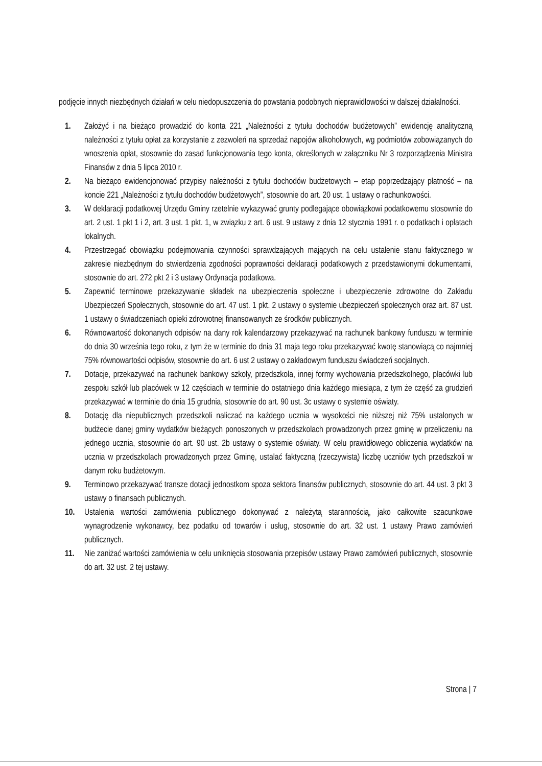podjęcie innych niezbędnych działań w celu niedopuszczenia do powstania podobnych nieprawidłowości w dalszej działalności.
1. Założyć i na bieżąco prowadzić do konta 221 „Należności z tytułu dochodów budżetowych” ewidencję analityczną należności z tytułu opłat za korzystanie z zezwoleń na sprzedaż napojów alkoholowych, wg podmiotów zobowiązanych do wnoszenia opłat, stosownie do zasad funkcjonowania tego konta, określonych w załączniku Nr 3 rozporządzenia Ministra Finansów z dnia 5 lipca 2010 r.
2. Na bieżąco ewidencjonować przypisy należności z tytułu dochodów budżetowych – etap poprzedzający płatność – na koncie 221 „Należności z tytułu dochodów budżetowych”, stosownie do art. 20 ust. 1 ustawy o rachunkowości.
3. W deklaracji podatkowej Urzędu Gminy rzetelnie wykazywać grunty podlegające obowiązkowi podatkowemu stosownie do art. 2 ust. 1 pkt 1 i 2, art. 3 ust. 1 pkt. 1, w związku z art. 6 ust. 9 ustawy z dnia 12 stycznia 1991 r. o podatkach i opłatach lokalnych.
4. Przestrzegać obowiązku podejmowania czynności sprawdzających mających na celu ustalenie stanu faktycznego w zakresie niezbędnym do stwierdzenia zgodności poprawności deklaracji podatkowych z przedstawionymi dokumentami, stosownie do art. 272 pkt 2 i 3 ustawy Ordynacja podatkowa.
5. Zapewnić terminowe przekazywanie składek na ubezpieczenia społeczne i ubezpieczenie zdrowotne do Zakładu Ubezpieczeń Społecznych, stosownie do art. 47 ust. 1 pkt. 2 ustawy o systemie ubezpieczeń społecznych oraz art. 87 ust. 1 ustawy o świadczeniach opieki zdrowotnej finansowanych ze środków publicznych.
6. Równowartość dokonanych odpisów na dany rok kalendarzowy przekazywać na rachunek bankowy funduszu w terminie do dnia 30 września tego roku, z tym że w terminie do dnia 31 maja tego roku przekazywać kwotę stanowiącą co najmniej 75% równowartości odpisów, stosownie do art. 6 ust 2 ustawy o zakładowym funduszu świadczeń socjalnych.
7. Dotacje, przekazywać na rachunek bankowy szkoły, przedszkola, innej formy wychowania przedszkolnego, placówki lub zespołu szkół lub placówek w 12 częściach w terminie do ostatniego dnia każdego miesiąca, z tym że część za grudzień przekazywać w terminie do dnia 15 grudnia, stosownie do art. 90 ust. 3c ustawy o systemie oświaty.
8. Dotację dla niepublicznych przedszkoli naliczać na każdego ucznia w wysokości nie niższej niż 75% ustalonych w budżecie danej gminy wydatków bieżących ponoszonych w przedszkolach prowadzonych przez gminę w przeliczeniu na jednego ucznia, stosownie do art. 90 ust. 2b ustawy o systemie oświaty. W celu prawidłowego obliczenia wydatków na ucznia w przedszkolach prowadzonych przez Gminę, ustalać faktyczną (rzeczywistą) liczbę uczniów tych przedszkoli w danym roku budżetowym.
9. Terminowo przekazywać transze dotacji jednostkom spoza sektora finansów publicznych, stosownie do art. 44 ust. 3 pkt 3 ustawy o finansach publicznych.
10. Ustalenia wartości zamówienia publicznego dokonywać z należytą starannością, jako całkowite szacunkowe wynagrodzenie wykonawcy, bez podatku od towarów i usług, stosownie do art. 32 ust. 1 ustawy Prawo zamówień publicznych.
11. Nie zaniżać wartości zamówienia w celu uniknięcia stosowania przepisów ustawy Prawo zamówień publicznych, stosownie do art. 32 ust. 2 tej ustawy.
Strona | 7